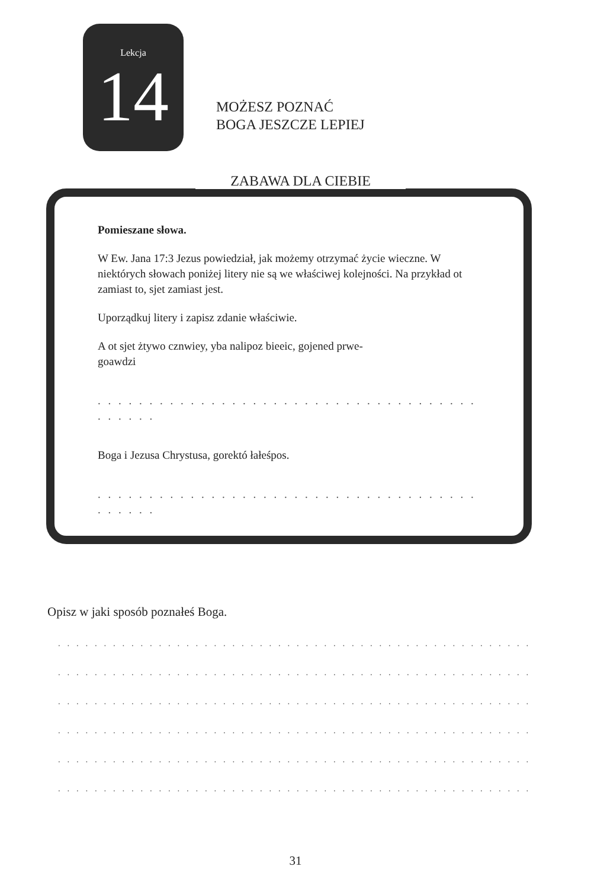Lekcja
14
MOŻESZ POZNAĆ
BOGA JESZCZE LEPIEJ
ZABAWA DLA CIEBIE
Pomieszane słowa.
W Ew. Jana 17:3 Jezus powiedział, jak możemy otrzymać życie wieczne. W niektórych słowach poniżej litery nie są we właściwej kolejności. Na przykład ot zamiast to, sjet zamiast jest.
Uporządkuj litery i zapisz zdanie właściwie.
A ot sjet żtywo cznwiey, yba nalipoz bieeic, gojened prwe-
goawdzi
. . . . . . . . . . . . . . . . . . . . . . . . . . . . . . . . . . . . . . . . . . .
Boga i Jezusa Chrystusa, gorektó łałeśpos.
. . . . . . . . . . . . . . . . . . . . . . . . . . . . . . . . . . . . . . . . . . .
Opisz w jaki sposób poznałeś Boga.
. . . . . . . . . . . . . . . . . . . . . . . . . . . . . . . . . . . . . . . . . . . . . . . . . . . . . . . . . . . . . .
. . . . . . . . . . . . . . . . . . . . . . . . . . . . . . . . . . . . . . . . . . . . . . . . . . . . . . . . . . . . . .
. . . . . . . . . . . . . . . . . . . . . . . . . . . . . . . . . . . . . . . . . . . . . . . . . . . . . . . . . . . . . .
. . . . . . . . . . . . . . . . . . . . . . . . . . . . . . . . . . . . . . . . . . . . . . . . . . . . . . . . . . . . . .
. . . . . . . . . . . . . . . . . . . . . . . . . . . . . . . . . . . . . . . . . . . . . . . . . . . . . . . . . . . . . .
. . . . . . . . . . . . . . . . . . . . . . . . . . . . . . . . . . . . . . . . . . . . . . . . . . . . . . . . . . . . .
31